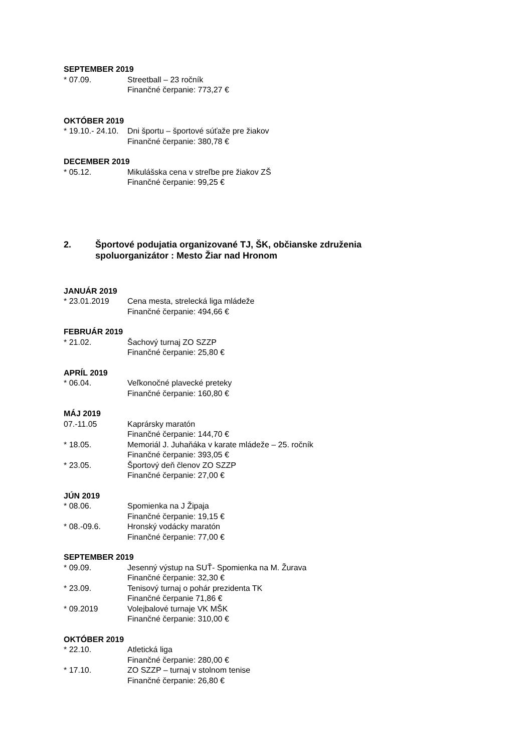SEPTEMBER 2019
* 07.09. Streetball – 23 ročník
Finančné čerpanie: 773,27 €
OKTÓBER 2019
* 19.10.- 24.10. Dni športu – športové súťaže pre žiakov
Finančné čerpanie: 380,78 €
DECEMBER 2019
* 05.12. Mikulášska cena v streľbe pre žiakov ZŠ
Finančné čerpanie: 99,25 €
2. Športové podujatia organizované TJ, ŠK, občianske združenia
spoluorganizátor : Mesto Žiar nad Hronom
JANUÁR 2019
* 23.01.2019 Cena mesta, strelecká liga mládeže
Finančné čerpanie: 494,66 €
FEBRUÁR 2019
* 21.02. Šachový turnaj ZO SZZP
Finančné čerpanie: 25,80 €
APRÍL 2019
* 06.04. Veľkonočné plavecké preteky
Finančné čerpanie: 160,80 €
MÁJ 2019
07.-11.05 Kaprársky maratón
Finančné čerpanie: 144,70 €
* 18.05. Memoriál J. Juhaňáka v karate mládeže – 25. ročník
Finančné čerpanie: 393,05 €
* 23.05. Športový deň členov ZO SZZP
Finančné čerpanie: 27,00 €
JÚN 2019
* 08.06. Spomienka na J Žipaja
Finančné čerpanie: 19,15 €
* 08.-09.6. Hronský vodácky maratón
Finančné čerpanie: 77,00 €
SEPTEMBER 2019
* 09.09. Jesenný výstup na SUŤ- Spomienka na M. Žurava
Finančné čerpanie: 32,30 €
* 23.09. Tenisový turnaj o pohár prezidenta TK
Finančné čerpanie 71,86 €
* 09.2019 Volejbalové turnaje VK MŠK
Finančné čerpanie: 310,00 €
OKTÓBER 2019
* 22.10. Atletická liga
Finančné čerpanie: 280,00 €
* 17.10. ZO SZZP – turnaj v stolnom tenise
Finančné čerpanie: 26,80 €